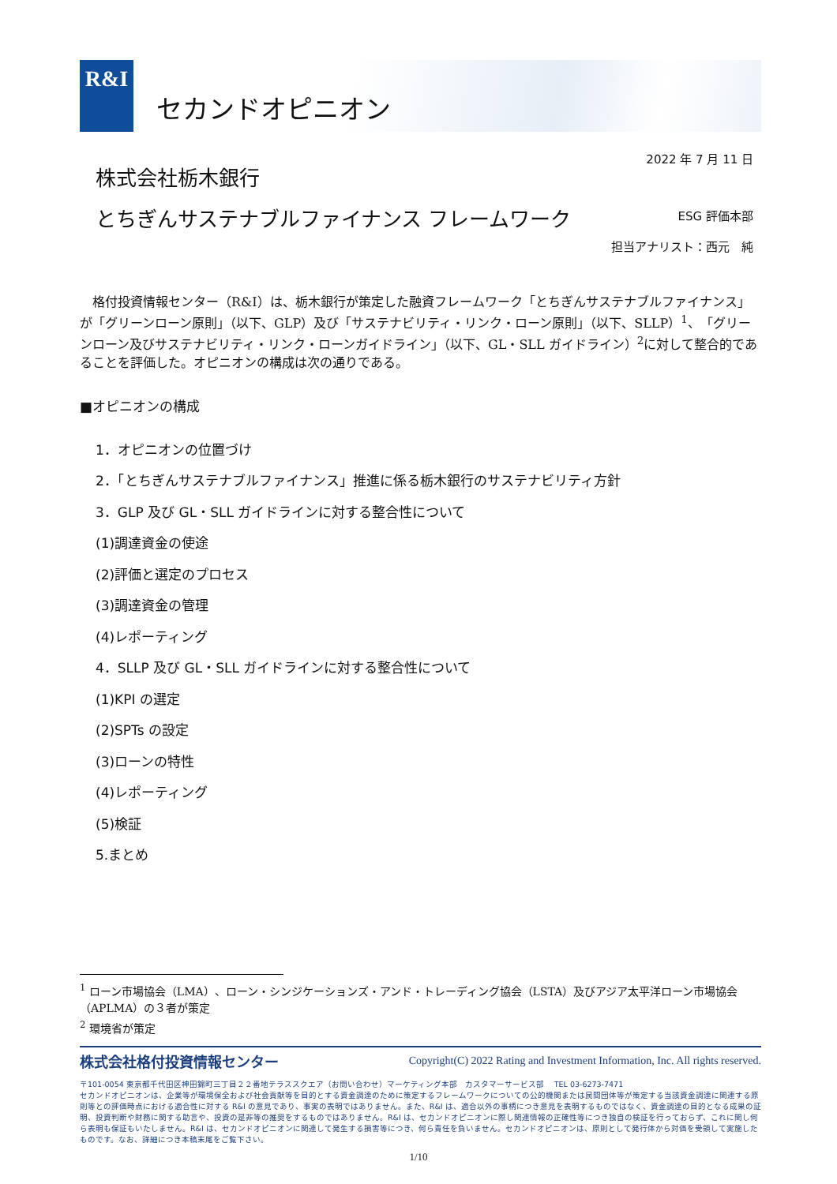R&I
セカンドオピニオン
株式会社栃木銀行
2022 年 7 月 11 日
とちぎんサステナブルファイナンス フレームワーク
ESG 評価本部
担当アナリスト：西元　純
格付投資情報センター（R&I）は、栃木銀行が策定した融資フレームワーク「とちぎんサステナブルファイナンス」が「グリーンローン原則」（以下、GLP）及び「サステナビリティ・リンク・ローン原則」（以下、SLLP）<sup>1</sup>、「グリーンローン及びサステナビリティ・リンク・ローンガイドライン」（以下、GL・SLL ガイドライン）<sup>2</sup>に対して整合的であることを評価した。オピニオンの構成は次の通りである。
■オピニオンの構成
1．オピニオンの位置づけ
2．「とちぎんサステナブルファイナンス」推進に係る栃木銀行のサステナビリティ方針
3．GLP 及び GL・SLL ガイドラインに対する整合性について
(1)調達資金の使途
(2)評価と選定のプロセス
(3)調達資金の管理
(4)レポーティング
4．SLLP 及び GL・SLL ガイドラインに対する整合性について
(1)KPI の選定
(2)SPTs の設定
(3)ローンの特性
(4)レポーティング
(5)検証
5.まとめ
<sup>1</sup> ローン市場協会（LMA）、ローン・シンジケーションズ・アンド・トレーディング協会（LSTA）及びアジア太平洋ローン市場協会（APLMA）の３者が策定
<sup>2</sup> 環境省が策定
株式会社格付投資情報センター Copyright(C) 2022 Rating and Investment Information, Inc. All rights reserved.
〒101-0054 東京都千代田区神田錦町三丁目２２番地テラススクエア（お問い合わせ）マーケティング本部　カスタマーサービス部　 TEL 03-6273-7471
セカンドオピニオンは、企業等が環境保全および社会貢献等を目的とする資金調達のために策定するフレームワークについての公的機関または民間団体等が策定する当該資金調達に関連する原則等との評価時点における適合性に対する R&I の意見であり、事実の表明ではありません。また、R&I は、適合以外の事柄につき意見を表明するものではなく、資金調達の目的となる成果の証明、投資判断や財務に関する助言や、投資の是非等の推奨をするものではありません。R&I は、セカンドオピニオンに際し関連情報の正確性等につき独自の検証を行っておらず、これに関し何ら表明も保証もいたしません。R&I は、セカンドオピニオンに関連して発生する損害等につき、何ら責任を負いません。セカンドオピニオンは、原則として発行体から対価を受領して実施したものです。なお、詳細につき本稿末尾をご覧下さい。
1/10